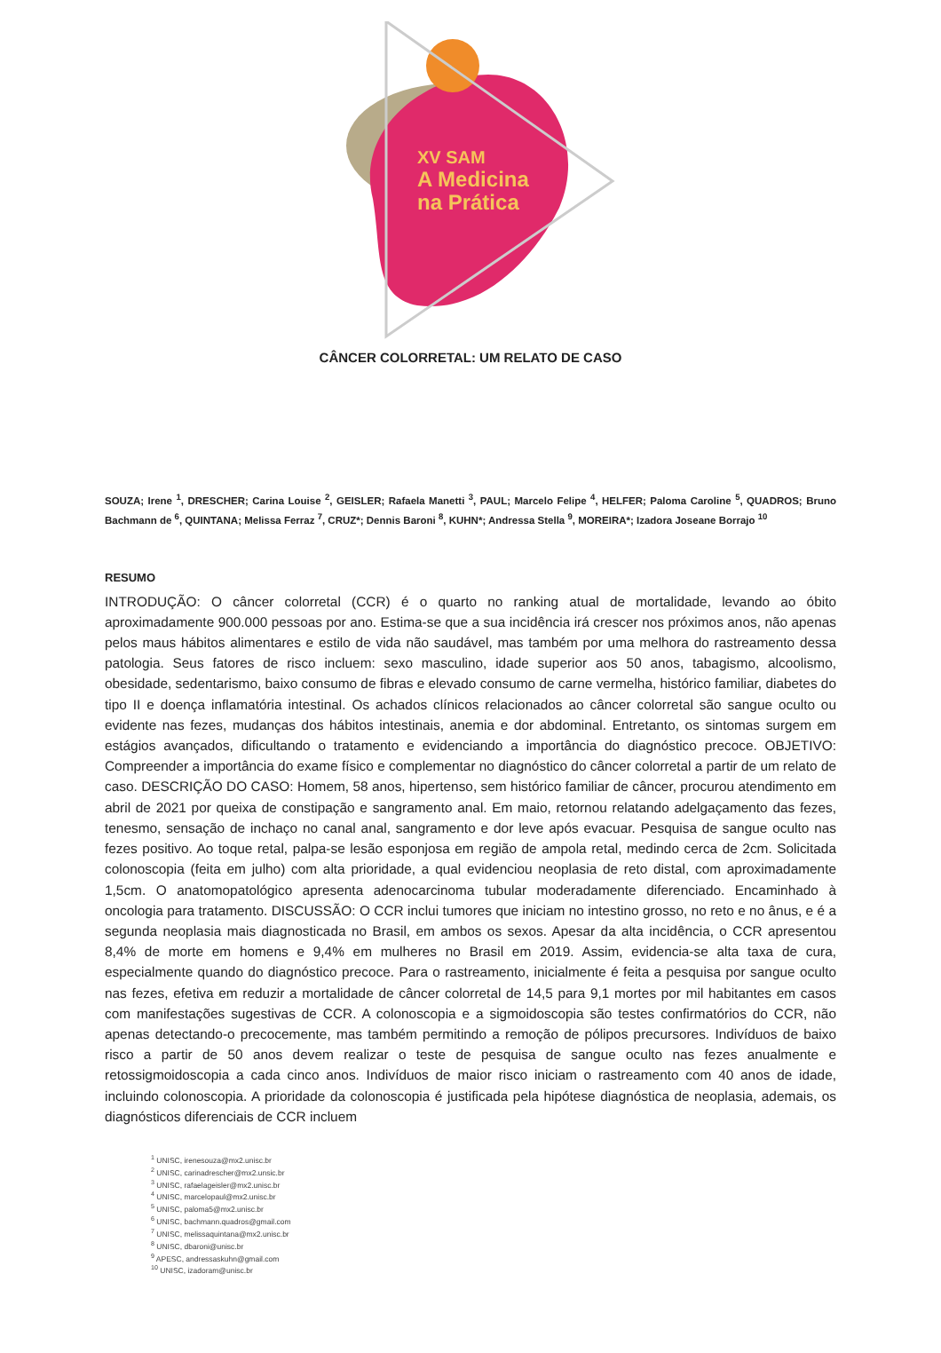XV SAM
A Medicina
na Prática
CÂNCER COLORRETAL: UM RELATO DE CASO
SOUZA; Irene <sup>1</sup>, DRESCHER; Carina Louise <sup>2</sup>, GEISLER; Rafaela Manetti <sup>3</sup>, PAUL; Marcelo Felipe <sup>4</sup>, HELFER; Paloma Caroline <sup>5</sup>, QUADROS; Bruno Bachmann de <sup>6</sup>, QUINTANA; Melissa Ferraz <sup>7</sup>, CRUZ*; Dennis Baroni <sup>8</sup>, KUHN*; Andressa Stella <sup>9</sup>, MOREIRA*; Izadora Joseane Borrajo <sup>10</sup>
RESUMO
INTRODUÇÃO: O câncer colorretal (CCR) é o quarto no ranking atual de mortalidade, levando ao óbito aproximadamente 900.000 pessoas por ano. Estima-se que a sua incidência irá crescer nos próximos anos, não apenas pelos maus hábitos alimentares e estilo de vida não saudável, mas também por uma melhora do rastreamento dessa patologia. Seus fatores de risco incluem: sexo masculino, idade superior aos 50 anos, tabagismo, alcoolismo, obesidade, sedentarismo, baixo consumo de fibras e elevado consumo de carne vermelha, histórico familiar, diabetes do tipo II e doença inflamatória intestinal. Os achados clínicos relacionados ao câncer colorretal são sangue oculto ou evidente nas fezes, mudanças dos hábitos intestinais, anemia e dor abdominal. Entretanto, os sintomas surgem em estágios avançados, dificultando o tratamento e evidenciando a importância do diagnóstico precoce. OBJETIVO: Compreender a importância do exame físico e complementar no diagnóstico do câncer colorretal a partir de um relato de caso. DESCRIÇÃO DO CASO: Homem, 58 anos, hipertenso, sem histórico familiar de câncer, procurou atendimento em abril de 2021 por queixa de constipação e sangramento anal. Em maio, retornou relatando adelgaçamento das fezes, tenesmo, sensação de inchaço no canal anal, sangramento e dor leve após evacuar. Pesquisa de sangue oculto nas fezes positivo. Ao toque retal, palpa-se lesão esponjosa em região de ampola retal, medindo cerca de 2cm. Solicitada colonoscopia (feita em julho) com alta prioridade, a qual evidenciou neoplasia de reto distal, com aproximadamente 1,5cm. O anatomopatológico apresenta adenocarcinoma tubular moderadamente diferenciado. Encaminhado à oncologia para tratamento. DISCUSSÃO: O CCR inclui tumores que iniciam no intestino grosso, no reto e no ânus, e é a segunda neoplasia mais diagnosticada no Brasil, em ambos os sexos. Apesar da alta incidência, o CCR apresentou 8,4% de morte em homens e 9,4% em mulheres no Brasil em 2019. Assim, evidencia-se alta taxa de cura, especialmente quando do diagnóstico precoce. Para o rastreamento, inicialmente é feita a pesquisa por sangue oculto nas fezes, efetiva em reduzir a mortalidade de câncer colorretal de 14,5 para 9,1 mortes por mil habitantes em casos com manifestações sugestivas de CCR. A colonoscopia e a sigmoidoscopia são testes confirmatórios do CCR, não apenas detectando-o precocemente, mas também permitindo a remoção de pólipos precursores. Indivíduos de baixo risco a partir de 50 anos devem realizar o teste de pesquisa de sangue oculto nas fezes anualmente e retossigmoidoscopia a cada cinco anos. Indivíduos de maior risco iniciam o rastreamento com 40 anos de idade, incluindo colonoscopia. A prioridade da colonoscopia é justificada pela hipótese diagnóstica de neoplasia, ademais, os diagnósticos diferenciais de CCR incluem
<sup>1</sup> UNISC, irenesouza@mx2.unisc.br
<sup>2</sup> UNISC, carinadrescher@mx2.unsic.br
<sup>3</sup> UNISC, rafaelageisler@mx2.unisc.br
<sup>4</sup> UNISC, marcelopaul@mx2.unisc.br
<sup>5</sup> UNISC, paloma5@mx2.unisc.br
<sup>6</sup> UNISC, bachmann.quadros@gmail.com
<sup>7</sup> UNISC, melissaquintana@mx2.unisc.br
<sup>8</sup> UNISC, dbaroni@unisc.br
<sup>9</sup> APESC, andressaskuhn@gmail.com
<sup>10</sup> UNISC, izadoram@unisc.br